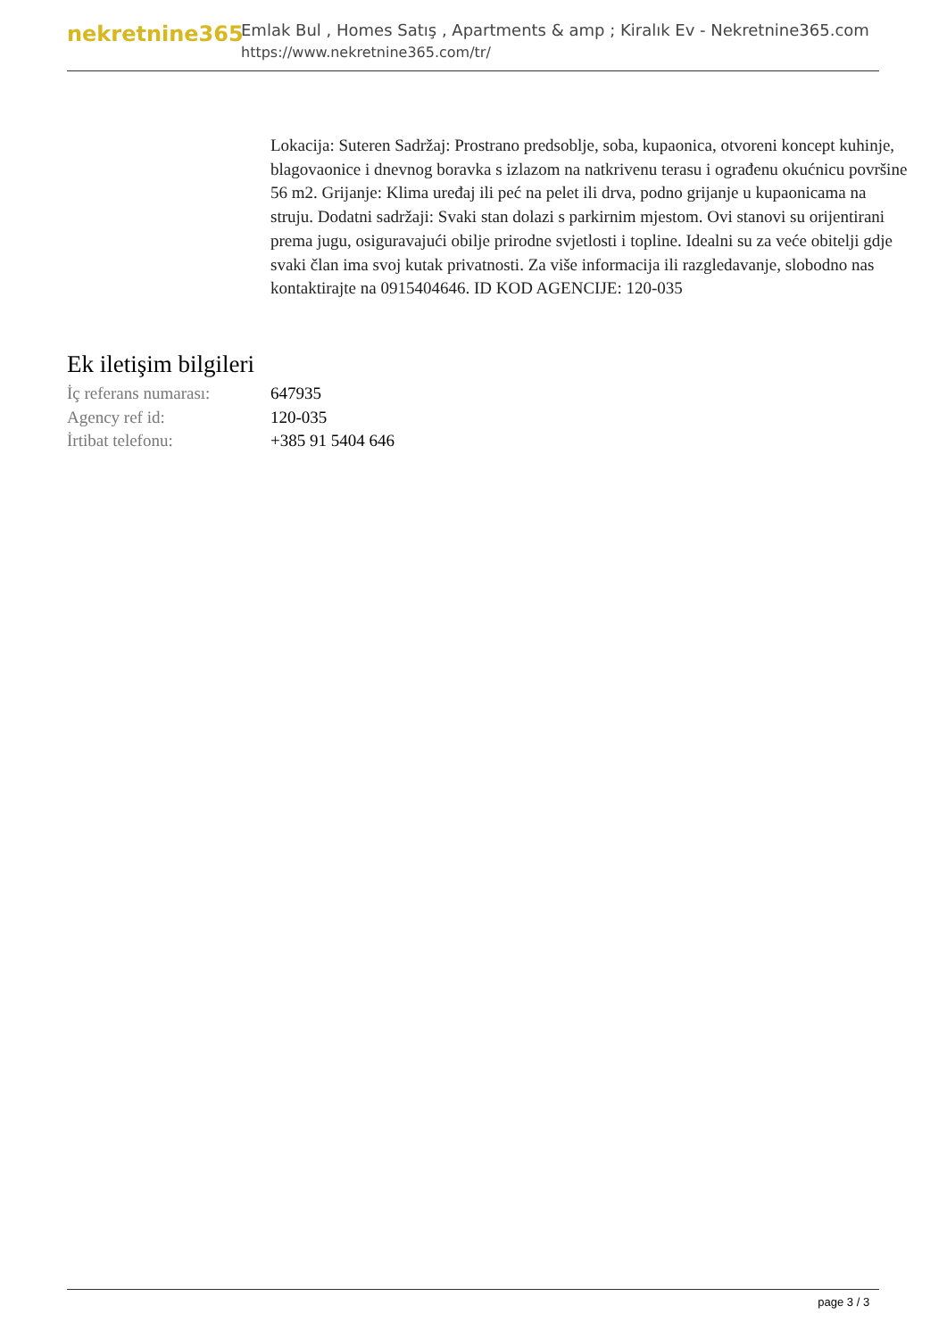nekretnine365
Emlak Bul , Homes Satış , Apartments & amp ; Kiralık Ev - Nekretnine365.com
https://www.nekretnine365.com/tr/
Lokacija: Suteren Sadržaj: Prostrano predsoblje, soba, kupaonica, otvoreni koncept kuhinje, blagovaonice i dnevnog boravka s izlazom na natkrivenu terasu i ograđenu okućnicu površine 56 m2. Grijanje: Klima uređaj ili peć na pelet ili drva, podno grijanje u kupaonicama na struju. Dodatni sadržaji: Svaki stan dolazi s parkirnim mjestom. Ovi stanovi su orijentirani prema jugu, osiguravajući obilje prirodne svjetlosti i topline. Idealni su za veće obitelji gdje svaki član ima svoj kutak privatnosti. Za više informacija ili razgledavanje, slobodno nas kontaktirajte na 0915404646. ID KOD AGENCIJE: 120-035
Ek iletişim bilgileri
| İç referans numarası: | 647935 |
| Agency ref id: | 120-035 |
| İrtibat telefonu: | +385 91 5404 646 |
page 3 / 3